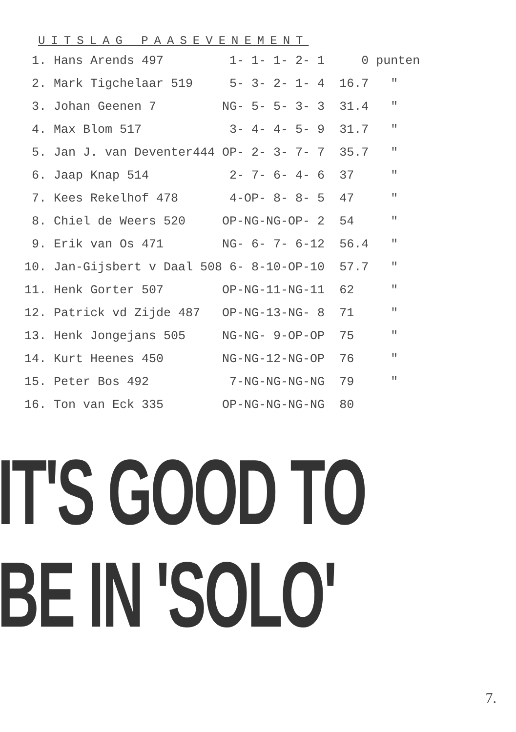UITSLAG PAASEVENEMENT
| 1. | Hans Arends 497 | 1- 1- 1- 2- 1 | 0 | punten |
| 2. | Mark Tigchelaar 519 | 5- 3- 2- 1- 4 | 16.7 | " |
| 3. | Johan Geenen 7 | NG- 5- 5- 3- 3 | 31.4 | " |
| 4. | Max Blom 517 | 3- 4- 4- 5- 9 | 31.7 | " |
| 5. | Jan J. van Deventer444 | OP- 2- 3- 7- 7 | 35.7 | " |
| 6. | Jaap Knap 514 | 2- 7- 6- 4- 6 | 37 | " |
| 7. | Kees Rekelhof 478 | 4-OP- 8- 8- 5 | 47 | " |
| 8. | Chiel de Weers 520 | OP-NG-NG-OP- 2 | 54 | " |
| 9. | Erik van Os 471 | NG- 6- 7- 6-12 | 56.4 | " |
| 10. | Jan-Gijsbert v Daal 508 | 6- 8-10-OP-10 | 57.7 | " |
| 11. | Henk Gorter 507 | OP-NG-11-NG-11 | 62 | " |
| 12. | Patrick vd Zijde 487 | OP-NG-13-NG- 8 | 71 | " |
| 13. | Henk Jongejans 505 | NG-NG- 9-OP-OP | 75 | " |
| 14. | Kurt Heenes 450 | NG-NG-12-NG-OP | 76 | " |
| 15. | Peter Bos 492 | 7-NG-NG-NG-NG | 79 | " |
| 16. | Ton van Eck 335 | OP-NG-NG-NG-NG | 80 | |
IT'S GOOD TO
BE IN 'SOLO'
7.